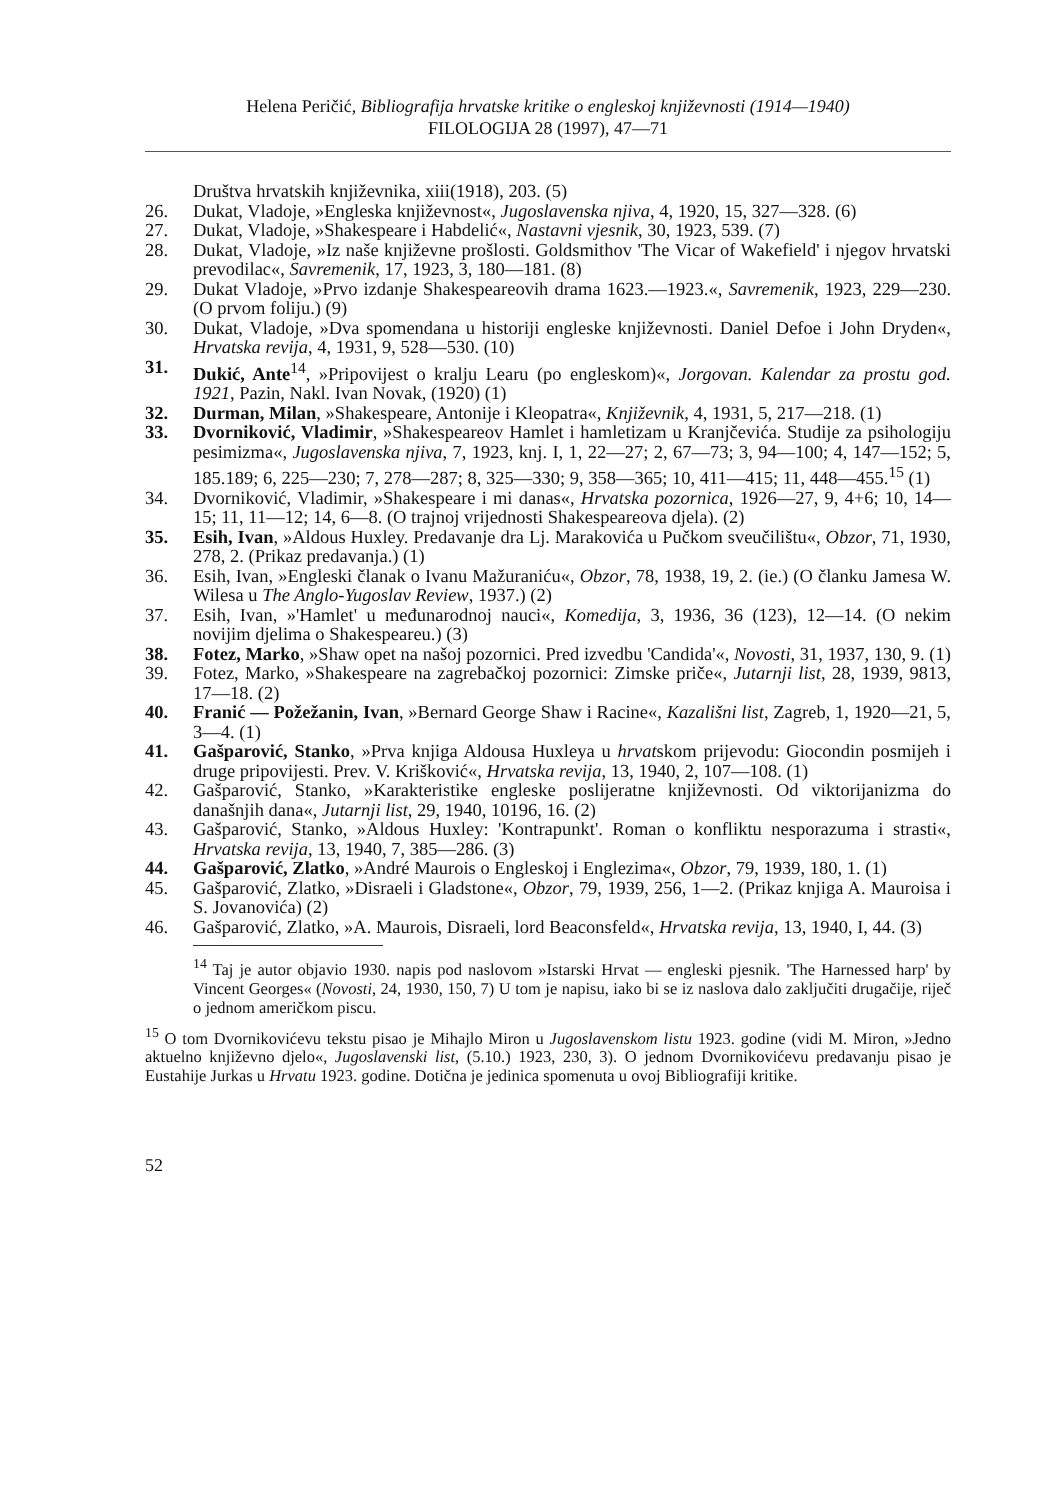Helena Peričić, Bibliografija hrvatske kritike o engleskoj književnosti (1914—1940)
FILOLOGIJA 28 (1997), 47—71
Društva hrvatskih književnika, xiii(1918), 203. (5)
26. Dukat, Vladoje, »Engleska književnost«, Jugoslavenska njiva, 4, 1920, 15, 327—328. (6)
27. Dukat, Vladoje, »Shakespeare i Habdelić«, Nastavni vjesnik, 30, 1923, 539. (7)
28. Dukat, Vladoje, »Iz naše književne prošlosti. Goldsmithov 'The Vicar of Wakefield' i njegov hrvatski prevodilac«, Savremenik, 17, 1923, 3, 180—181. (8)
29. Dukat Vladoje, »Prvo izdanje Shakespeareovih drama 1623.—1923.«, Savremenik, 1923, 229—230. (O prvom foliju.) (9)
30. Dukat, Vladoje, »Dva spomendana u historiji engleske književnosti. Daniel Defoe i John Dryden«, Hrvatska revija, 4, 1931, 9, 528—530. (10)
31. Dukić, Ante<sup>14</sup>, »Pripovijest o kralju Learu (po engleskom)«, Jorgovan. Kalendar za prostu god. 1921, Pazin, Nakl. Ivan Novak, (1920) (1)
32. Durman, Milan, »Shakespeare, Antonije i Kleopatra«, Književnik, 4, 1931, 5, 217—218. (1)
33. Dvorniković, Vladimir, »Shakespeareov Hamlet i hamletizam u Kranjčevića. Studije za psihologiju pesimizma«, Jugoslavenska njiva, 7, 1923, knj. I, 1, 22—27; 2, 67—73; 3, 94—100; 4, 147—152; 5, 185.189; 6, 225—230; 7, 278—287; 8, 325—330; 9, 358—365; 10, 411—415; 11, 448—455.<sup>15</sup> (1)
34. Dvorniković, Vladimir, »Shakespeare i mi danas«, Hrvatska pozornica, 1926—27, 9, 4+6; 10, 14—15; 11, 11—12; 14, 6—8. (O trajnoj vrijednosti Shakespeareova djela). (2)
35. Esih, Ivan, »Aldous Huxley. Predavanje dra Lj. Marakovića u Pučkom sveučilištu«, Obzor, 71, 1930, 278, 2. (Prikaz predavanja.) (1)
36. Esih, Ivan, »Engleski članak o Ivanu Mažuraniću«, Obzor, 78, 1938, 19, 2. (ie.) (O članku Jamesa W. Wilesa u The Anglo-Yugoslav Review, 1937.) (2)
37. Esih, Ivan, »'Hamlet' u međunarodnoj nauci«, Komedija, 3, 1936, 36 (123), 12—14. (O nekim novijim djelima o Shakespeareu.) (3)
38. Fotez, Marko, »Shaw opet na našoj pozornici. Pred izvedbu 'Candida'«, Novosti, 31, 1937, 130, 9. (1)
39. Fotez, Marko, »Shakespeare na zagrebačkoj pozornici: Zimske priče«, Jutarnji list, 28, 1939, 9813, 17—18. (2)
40. Franić — Požežanin, Ivan, »Bernard George Shaw i Racine«, Kazališni list, Zagreb, 1, 1920—21, 5, 3—4. (1)
41. Gašparović, Stanko, »Prva knjiga Aldousa Huxleya u hrvatskom prijevodu: Giocondin posmijeh i druge pripovijesti. Prev. V. Krišković«, Hrvatska revija, 13, 1940, 2, 107—108. (1)
42. Gašparović, Stanko, »Karakteristike engleske poslijeratne književnosti. Od viktorijanizma do današnjih dana«, Jutarnji list, 29, 1940, 10196, 16. (2)
43. Gašparović, Stanko, »Aldous Huxley: 'Kontrapunkt'. Roman o konfliktu nesporazuma i strasti«, Hrvatska revija, 13, 1940, 7, 385—286. (3)
44. Gašparović, Zlatko, »André Maurois o Engleskoj i Englezima«, Obzor, 79, 1939, 180, 1. (1)
45. Gašparović, Zlatko, »Disraeli i Gladstone«, Obzor, 79, 1939, 256, 1—2. (Prikaz knjiga A. Mauroisa i S. Jovanovića) (2)
46. Gašparović, Zlatko, »A. Maurois, Disraeli, lord Beaconsfeld«, Hrvatska revija, 13, 1940, I, 44. (3)
<sup>14</sup> Taj je autor objavio 1930. napis pod naslovom »Istarski Hrvat — engleski pjesnik. 'The Harnessed harp' by Vincent Georges« (Novosti, 24, 1930, 150, 7) U tom je napisu, iako bi se iz naslova dalo zaključiti drugačije, riječ o jednom američkom piscu.
<sup>15</sup> O tom Dvornikovićevu tekstu pisao je Mihajlo Miron u Jugoslavenskom listu 1923. godine (vidi M. Miron, »Jedno aktuelno književno djelo«, Jugoslavenski list, (5.10.) 1923, 230, 3). O jednom Dvornikovićevu predavanju pisao je Eustahije Jurkas u Hrvatu 1923. godine. Dotična je jedinica spomenuta u ovoj Bibliografiji kritike.
52